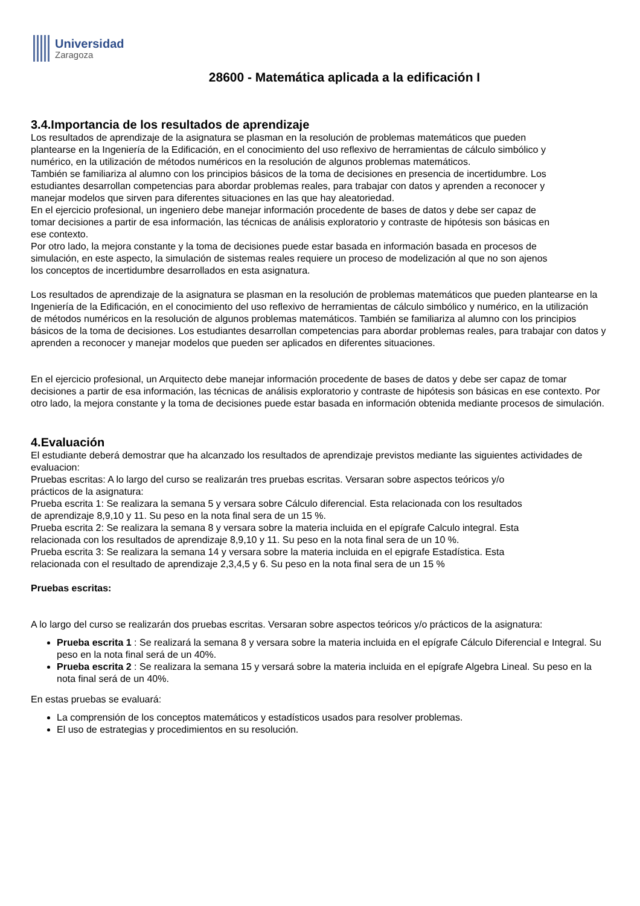Universidad
Zaragoza
28600 - Matemática aplicada a la edificación I
3.4.Importancia de los resultados de aprendizaje
Los resultados de aprendizaje de la asignatura se plasman en la resolución de problemas matemáticos que pueden plantearse en la Ingeniería de la Edificación, en el conocimiento del uso reflexivo de herramientas de cálculo simbólico y numérico, en la utilización de métodos numéricos en la resolución de algunos problemas matemáticos.
También se familiariza al alumno con los principios básicos de la toma de decisiones en presencia de incertidumbre. Los estudiantes desarrollan competencias para abordar problemas reales, para trabajar con datos y aprenden a reconocer y manejar modelos que sirven para diferentes situaciones en las que hay aleatoriedad.
En el ejercicio profesional, un ingeniero debe manejar información procedente de bases de datos y debe ser capaz de tomar decisiones a partir de esa información, las técnicas de análisis exploratorio y contraste de hipótesis son básicas en ese contexto.
Por otro lado, la mejora constante y la toma de decisiones puede estar basada en información basada en procesos de simulación, en este aspecto, la simulación de sistemas reales requiere un proceso de modelización al que no son ajenos los conceptos de incertidumbre desarrollados en esta asignatura.
Los resultados de aprendizaje de la asignatura se plasman en la resolución de problemas matemáticos que pueden plantearse en la Ingeniería de la Edificación, en el conocimiento del uso reflexivo de herramientas de cálculo simbólico y numérico, en la utilización
de métodos numéricos en la resolución de algunos problemas matemáticos. También se familiariza al alumno con los principios básicos de la toma de decisiones. Los estudiantes desarrollan competencias para abordar problemas reales, para trabajar con datos y aprenden a reconocer y manejar modelos que pueden ser aplicados en diferentes situaciones.
En el ejercicio profesional, un Arquitecto debe manejar información procedente de bases de datos y debe ser capaz de tomar decisiones a partir de esa información, las técnicas de análisis exploratorio y contraste de hipótesis son básicas en ese contexto. Por otro lado, la mejora constante y la toma de decisiones puede estar basada en información obtenida mediante procesos de simulación.
4.Evaluación
El estudiante deberá demostrar que ha alcanzado los resultados de aprendizaje previstos mediante las siguientes actividades de evaluacion:
Pruebas escritas: A lo largo del curso se realizarán tres pruebas escritas. Versaran sobre aspectos teóricos y/o prácticos de la asignatura:
Prueba escrita 1: Se realizara la semana 5 y versara sobre Cálculo diferencial. Esta relacionada con los resultados de aprendizaje 8,9,10 y 11. Su peso en la nota final sera de un 15 %.
Prueba escrita 2: Se realizara la semana 8 y versara sobre la materia incluida en el epígrafe Calculo integral. Esta relacionada con los resultados de aprendizaje 8,9,10 y 11. Su peso en la nota final sera de un 10 %.
Prueba escrita 3: Se realizara la semana 14 y versara sobre la materia incluida en el epigrafe Estadística. Esta relacionada con el resultado de aprendizaje 2,3,4,5 y 6. Su peso en la nota final sera de un 15 %
Pruebas escritas:
A lo largo del curso se realizarán dos pruebas escritas. Versaran sobre aspectos teóricos y/o prácticos de la asignatura:
Prueba escrita 1 : Se realizará la semana 8 y versara sobre la materia incluida en el epígrafe Cálculo Diferencial e Integral. Su peso en la nota final será de un 40%.
Prueba escrita 2 : Se realizara la semana 15 y versará sobre la materia incluida en el epígrafe Algebra Lineal. Su peso en la nota final será de un 40%.
En estas pruebas se evaluará:
La comprensión de los conceptos matemáticos y estadísticos usados para resolver problemas.
El uso de estrategias y procedimientos en su resolución.